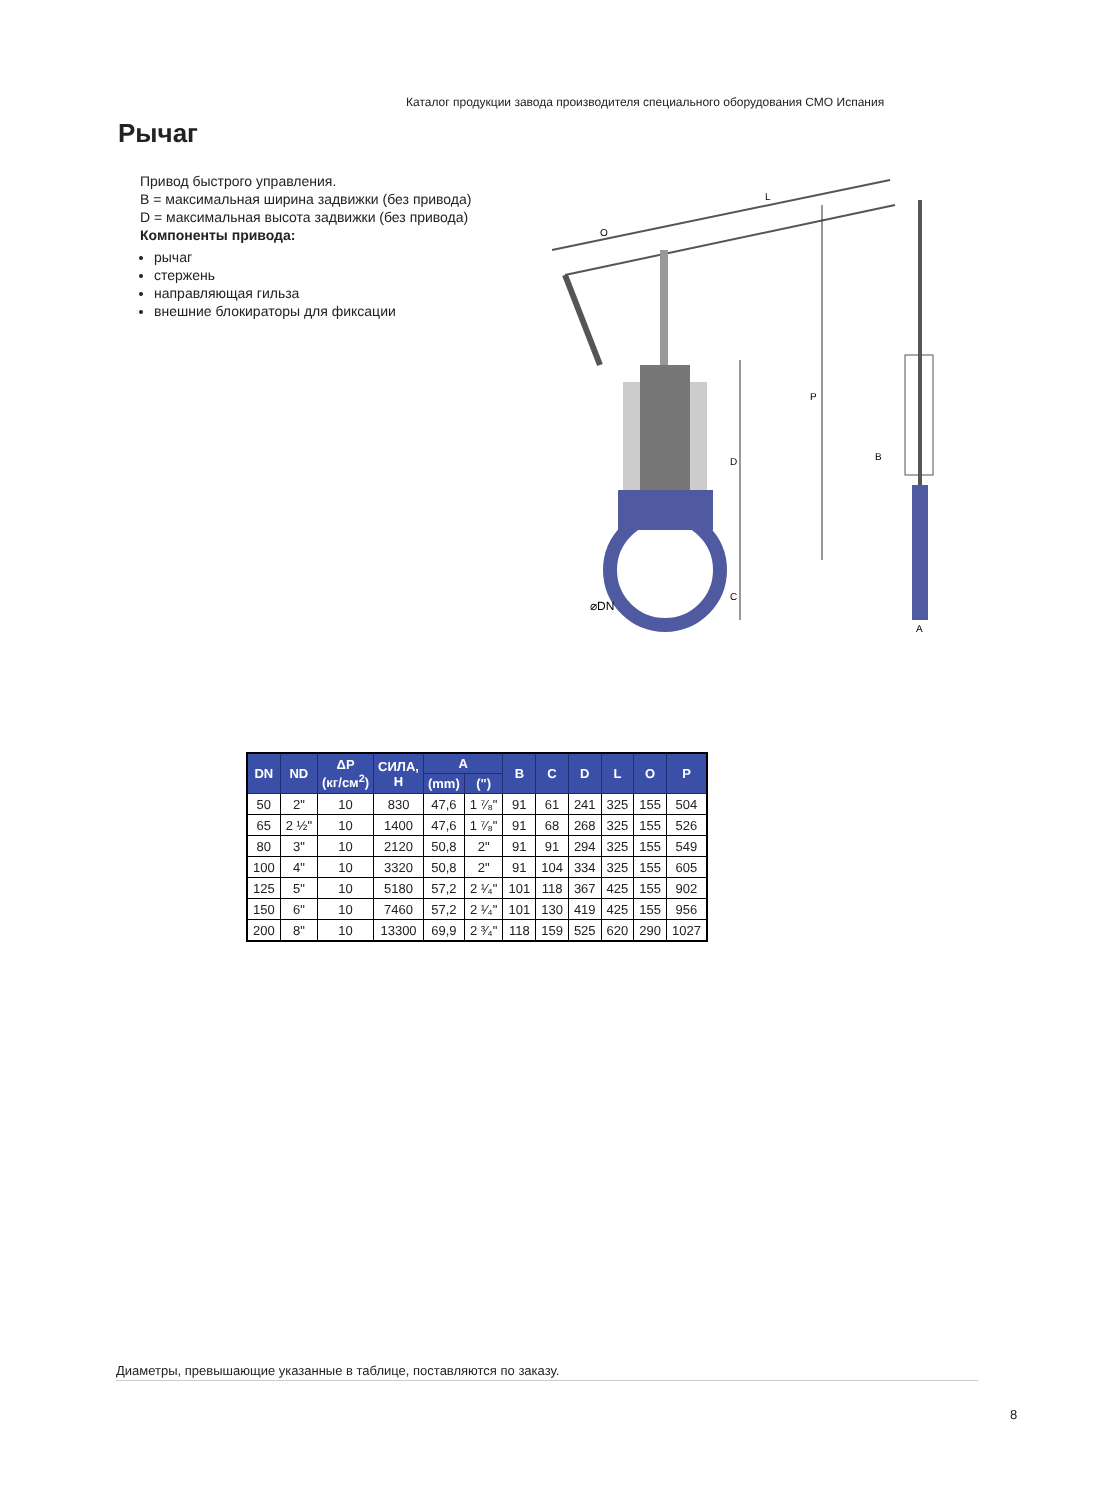Каталог продукции завода производителя специального оборудования СМО Испания
Рычаг
Привод быстрого управления.
B = максимальная ширина задвижки (без привода)
D = максимальная высота задвижки (без привода)
Компоненты привода:
рычаг
стержень
направляющая гильза
внешние блокираторы для фиксации
⌀DN
D
C
P
L
O
B
A
| DN | ND | ΔP (кг/см<sup>2</sup>) | СИЛА, Н | A | | B | C | D | L | O | P |
| --- | --- | --- | --- | --- | --- | --- | --- | --- | --- | --- | --- |
| | | | | (mm) | (") | | | | | | |
| 50 | 2" | 10 | 830 | 47,6 | 1 ⁷⁄₈" | 91 | 61 | 241 | 325 | 155 | 504 |
| 65 | 2 ½" | 10 | 1400 | 47,6 | 1 ⁷⁄₈" | 91 | 68 | 268 | 325 | 155 | 526 |
| 80 | 3" | 10 | 2120 | 50,8 | 2" | 91 | 91 | 294 | 325 | 155 | 549 |
| 100 | 4" | 10 | 3320 | 50,8 | 2" | 91 | 104 | 334 | 325 | 155 | 605 |
| 125 | 5" | 10 | 5180 | 57,2 | 2 ¹⁄₄" | 101 | 118 | 367 | 425 | 155 | 902 |
| 150 | 6" | 10 | 7460 | 57,2 | 2 ¹⁄₄" | 101 | 130 | 419 | 425 | 155 | 956 |
| 200 | 8" | 10 | 13300 | 69,9 | 2 ³⁄₄" | 118 | 159 | 525 | 620 | 290 | 1027 |
Диаметры, превышающие указанные в таблице, поставляются по заказу.
8